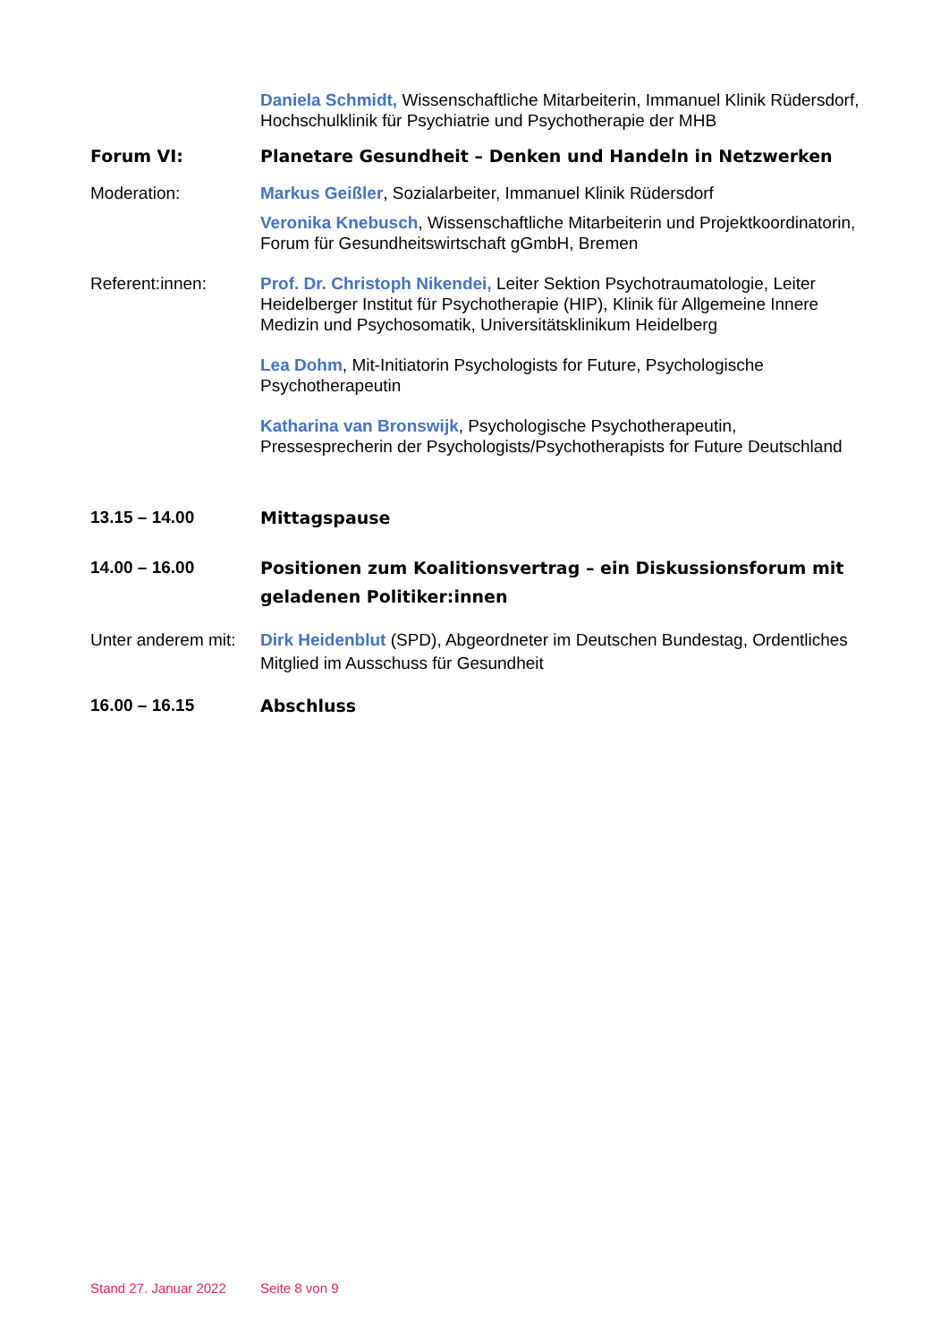Daniela Schmidt, Wissenschaftliche Mitarbeiterin, Immanuel Klinik Rüdersdorf, Hochschulklinik für Psychiatrie und Psychotherapie der MHB
Forum VI: Planetare Gesundheit – Denken und Handeln in Netzwerken
Moderation: Markus Geißler, Sozialarbeiter, Immanuel Klinik Rüdersdorf
Veronika Knebusch, Wissenschaftliche Mitarbeiterin und Projektkoordinatorin, Forum für Gesundheitswirtschaft gGmbH, Bremen
Referent:innen: Prof. Dr. Christoph Nikendei, Leiter Sektion Psychotraumatologie, Leiter Heidelberger Institut für Psychotherapie (HIP), Klinik für Allgemeine Innere Medizin und Psychosomatik, Universitätsklinikum Heidelberg
Lea Dohm, Mit-Initiatorin Psychologists for Future, Psychologische Psychotherapeutin
Katharina van Bronswijk, Psychologische Psychotherapeutin, Pressesprecherin der Psychologists/Psychotherapists for Future Deutschland
13.15 – 14.00
Mittagspause
14.00 – 16.00
Positionen zum Koalitionsvertrag – ein Diskussionsforum mit geladenen Politiker:innen
Unter anderem mit:
Dirk Heidenblut (SPD), Abgeordneter im Deutschen Bundestag, Ordentliches Mitglied im Ausschuss für Gesundheit
16.00 – 16.15
Abschluss
Stand 27. Januar 2022 Seite 8 von 9